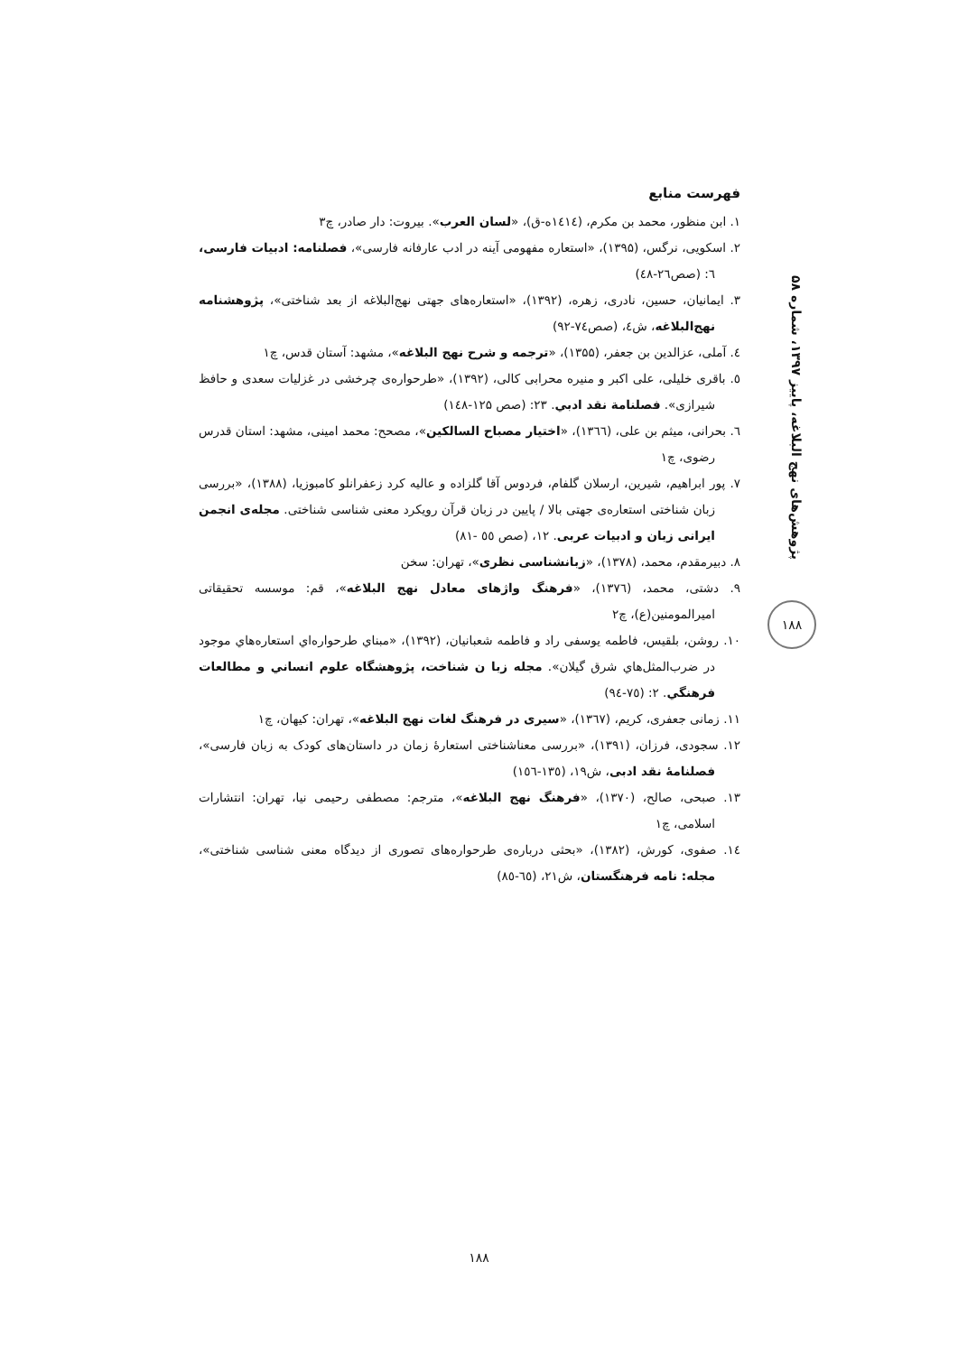پژوهش‌های نهج البلاغه، پاییز ۱۳۹۷، شماره ۵۸
۱۸۸
فهرست منابع
۱. ابن منظور، محمد بن مکرم، (۱٤۱٤ه-ق)، «لسان العرب». بیروت: دار صادر، چ۳
۲. اسکویی، نرگس، (۱۳۹۵)، «استعاره مفهومی آینه در ادب عارفانه فارسی»، فصلنامه: ادبیات فارسی، ٦: (صص۲٦-٤۸)
۳. ایمانیان، حسین، نادری، زهره، (۱۳۹۲)، «استعاره‌های جهتی نهج‌البلاغه از بعد شناختی»، پژوهشنامه نهج‌البلاغه، ش٤، (صص۷٤-۹۲)
٤. آملی، عزالدین بن جعفر، (۱۳۵۵)، «ترجمه و شرح نهج البلاغه»، مشهد: آستان قدس، چ۱
٥. باقری خلیلی، علی اکبر و منیره محرابی کالی، (۱۳۹۲)، «طرحواره‌ی چرخشی در غزلیات سعدی و حافظ شیرازی». فصلنامة نقد ادبي. ۲۳: (صص ۱۲۵-۱٤۸)
٦. بحرانی، میثم بن علی، (۱۳٦٦)، «اختیار مصباح السالکین»، مصحح: محمد امینی، مشهد: استان قدرس رضوی، چ۱
۷. پور ابراهیم، شیرین، ارسلان گلفام، فردوس آقا گلزاده و عالیه کرد زعفرانلو کامبوزیا، (۱۳۸۸)، «بررسی زبان شناختی استعاره‌ی جهتی بالا / پایین در زبان قرآن رویکرد معنی شناسی شناختی. مجله‌ی انجمن ایرانی زبان و ادبیات عربی. ۱۲، (صص ٥٥ -۸۱)
۸. دبیرمقدم، محمد، (۱۳۷۸)، «زبانشناسی نظری»، تهران: سخن
۹. دشتی، محمد، (۱۳۷٦)، «فرهنگ واژهای معادل نهج البلاغه»، قم: موسسه تحقیقاتی امیرالمومنین(ع)، چ۲
۱۰. روشن، بلقیس، فاطمه یوسفی راد و فاطمه شعبانیان، (۱۳۹۲)، «مبناي طرحواره‌اي استعاره‌هاي موجود در ضرب‌المثل‌هاي شرق گیلان». مجله زبا ن شناخت، پژوهشگاه علوم انساني و مطالعات فرهنگي. ۲: (۷٥-۹٤)
۱۱. زمانی جعفری، کریم، (۱۳٦۷)، «سیری در فرهنگ لغات نهج البلاغه»، تهران: کیهان، چ۱
۱۲. سجودی، فرزان، (۱۳۹۱)، «بررسی معناشناختی استعارهٔ زمان در داستان‌های کودک به زبان فارسی»، فصلنامهٔ نقد ادبی، ش۱۹، (۱۳٥-۱٥٦)
۱۳. صبحی، صالح، (۱۳۷۰)، «فرهنگ نهج البلاغه»، مترجم: مصطفی رحیمی نیا، تهران: انتشارات اسلامی، چ۱
۱٤. صفوی، کورش، (۱۳۸۲)، «بحثی درباره‌ی طرحواره‌های تصوری از دیدگاه معنی شناسی شناختی»، مجله: نامه فرهنگستان، ش۲۱، (٦٥-۸٥)
۱۸۸